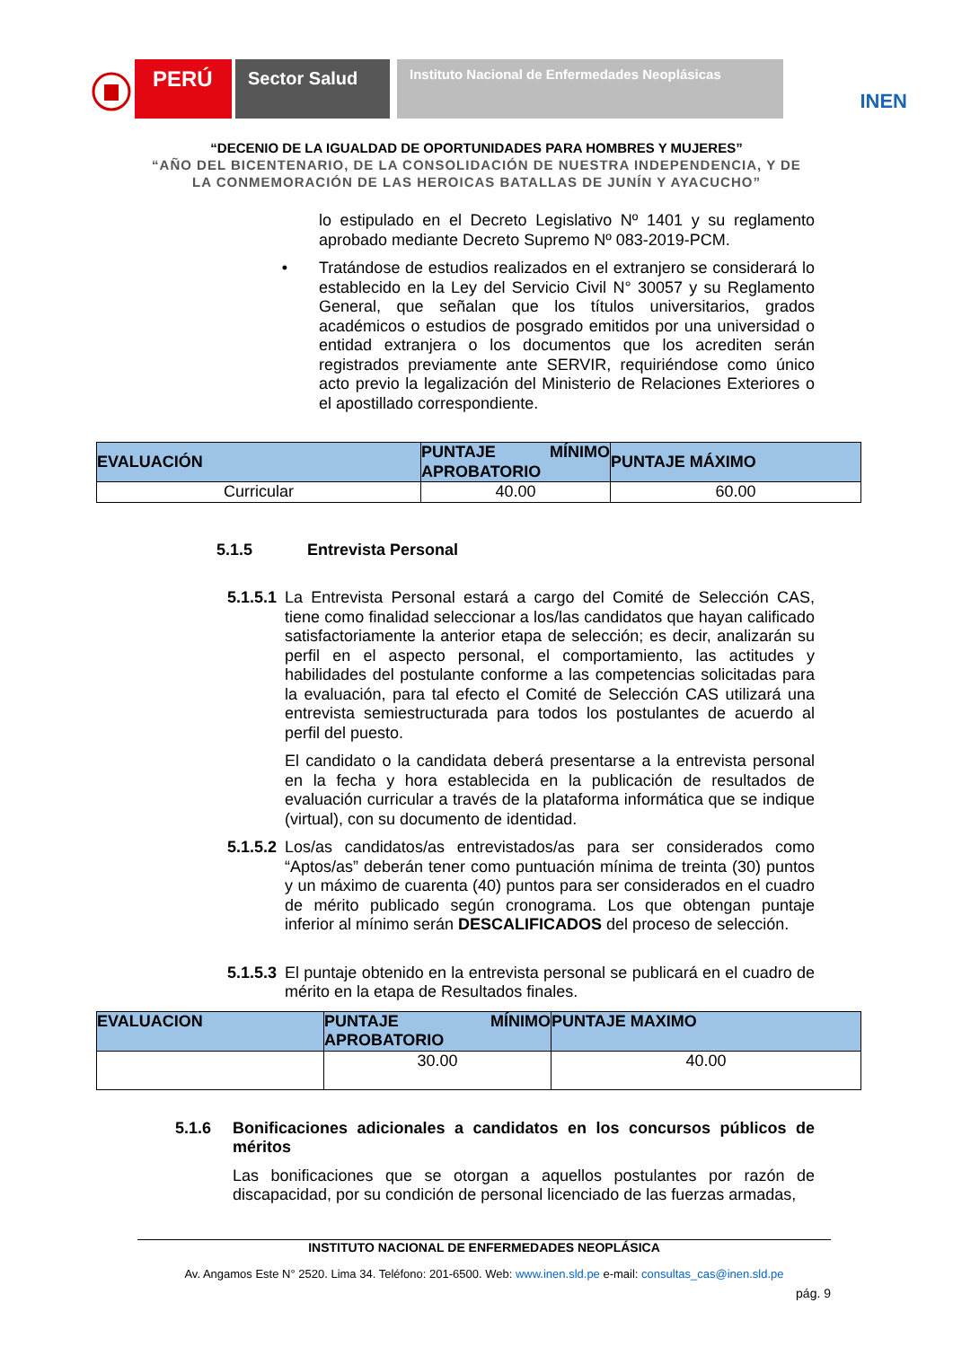PERÚ
Sector Salud
Instituto Nacional de Enfermedades Neoplásicas
INEN
“DECENIO DE LA IGUALDAD DE OPORTUNIDADES PARA HOMBRES Y MUJERES”
“AÑO DEL BICENTENARIO, DE LA CONSOLIDACIÓN DE NUESTRA INDEPENDENCIA, Y DE
LA CONMEMORACIÓN DE LAS HEROICAS BATALLAS DE JUNÍN Y AYACUCHO”
lo estipulado en el Decreto Legislativo Nº 1401 y su reglamento aprobado mediante Decreto Supremo Nº 083-2019-PCM.
• Tratándose de estudios realizados en el extranjero se considerará lo establecido en la Ley del Servicio Civil N° 30057 y su Reglamento General, que señalan que los títulos universitarios, grados académicos o estudios de posgrado emitidos por una universidad o entidad extranjera o los documentos que los acrediten serán registrados previamente ante SERVIR, requiriéndose como único acto previo la legalización del Ministerio de Relaciones Exteriores o el apostillado correspondiente.
| EVALUACIÓN | PUNTAJE MÍNIMO APROBATORIO | PUNTAJE MÁXIMO |
| --- | --- | --- |
| Curricular | 40.00 | 60.00 |
5.1.5 Entrevista Personal
5.1.5.1
La Entrevista Personal estará a cargo del Comité de Selección CAS, tiene como finalidad seleccionar a los/las candidatos que hayan calificado satisfactoriamente la anterior etapa de selección; es decir, analizarán su perfil en el aspecto personal, el comportamiento, las actitudes y habilidades del postulante conforme a las competencias solicitadas para la evaluación, para tal efecto el Comité de Selección CAS utilizará una entrevista semiestructurada para todos los postulantes de acuerdo al perfil del puesto.
El candidato o la candidata deberá presentarse a la entrevista personal en la fecha y hora establecida en la publicación de resultados de evaluación curricular a través de la plataforma informática que se indique (virtual), con su documento de identidad.
5.1.5.2
Los/as candidatos/as entrevistados/as para ser considerados como “Aptos/as” deberán tener como puntuación mínima de treinta (30) puntos y un máximo de cuarenta (40) puntos para ser considerados en el cuadro de mérito publicado según cronograma. Los que obtengan puntaje inferior al mínimo serán DESCALIFICADOS del proceso de selección.
5.1.5.3
El puntaje obtenido en la entrevista personal se publicará en el cuadro de mérito en la etapa de Resultados finales.
| EVALUACION | PUNTAJE MÍNIMO APROBATORIO | PUNTAJE MAXIMO |
| --- | --- | --- |
| | 30.00 | 40.00 |
5.1.6 Bonificaciones adicionales a candidatos en los concursos públicos de méritos
Las bonificaciones que se otorgan a aquellos postulantes por razón de discapacidad, por su condición de personal licenciado de las fuerzas armadas,
INSTITUTO NACIONAL DE ENFERMEDADES NEOPLÁSICA
Av. Angamos Este N° 2520. Lima 34. Teléfono: 201-6500. Web: www.inen.sld.pe e-mail: consultas_cas@inen.sld.pe
pág. 9